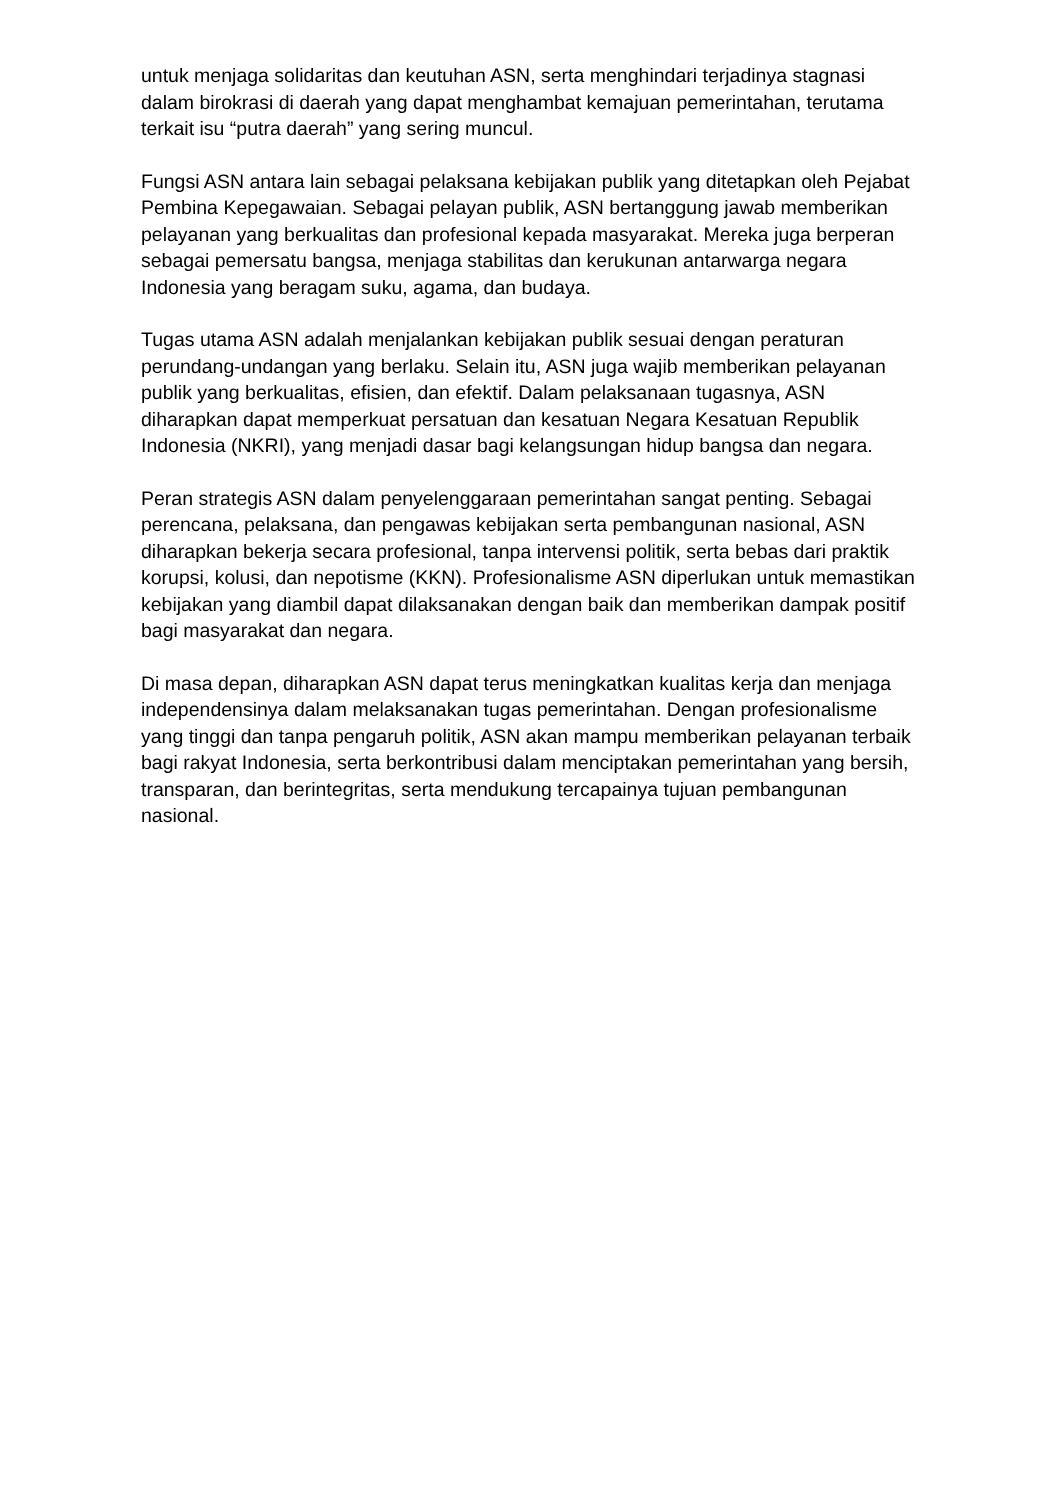untuk menjaga solidaritas dan keutuhan ASN, serta menghindari terjadinya stagnasi dalam birokrasi di daerah yang dapat menghambat kemajuan pemerintahan, terutama terkait isu “putra daerah” yang sering muncul.
Fungsi ASN antara lain sebagai pelaksana kebijakan publik yang ditetapkan oleh Pejabat Pembina Kepegawaian. Sebagai pelayan publik, ASN bertanggung jawab memberikan pelayanan yang berkualitas dan profesional kepada masyarakat. Mereka juga berperan sebagai pemersatu bangsa, menjaga stabilitas dan kerukunan antarwarga negara Indonesia yang beragam suku, agama, dan budaya.
Tugas utama ASN adalah menjalankan kebijakan publik sesuai dengan peraturan perundang-undangan yang berlaku. Selain itu, ASN juga wajib memberikan pelayanan publik yang berkualitas, efisien, dan efektif. Dalam pelaksanaan tugasnya, ASN diharapkan dapat memperkuat persatuan dan kesatuan Negara Kesatuan Republik Indonesia (NKRI), yang menjadi dasar bagi kelangsungan hidup bangsa dan negara.
Peran strategis ASN dalam penyelenggaraan pemerintahan sangat penting. Sebagai perencana, pelaksana, dan pengawas kebijakan serta pembangunan nasional, ASN diharapkan bekerja secara profesional, tanpa intervensi politik, serta bebas dari praktik korupsi, kolusi, dan nepotisme (KKN). Profesionalisme ASN diperlukan untuk memastikan kebijakan yang diambil dapat dilaksanakan dengan baik dan memberikan dampak positif bagi masyarakat dan negara.
Di masa depan, diharapkan ASN dapat terus meningkatkan kualitas kerja dan menjaga independensinya dalam melaksanakan tugas pemerintahan. Dengan profesionalisme yang tinggi dan tanpa pengaruh politik, ASN akan mampu memberikan pelayanan terbaik bagi rakyat Indonesia, serta berkontribusi dalam menciptakan pemerintahan yang bersih, transparan, dan berintegritas, serta mendukung tercapainya tujuan pembangunan nasional.